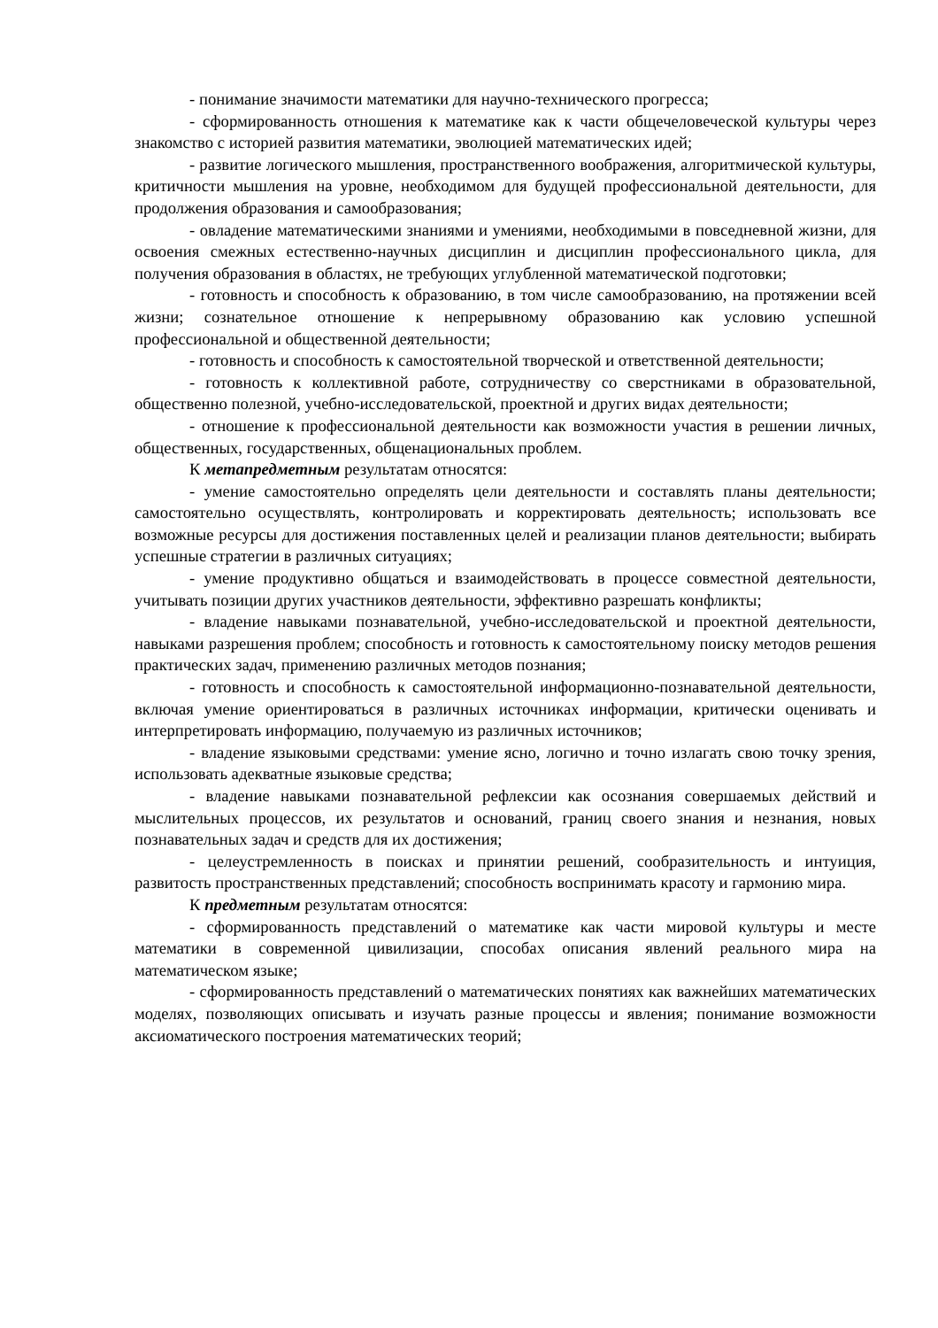- понимание значимости математики для научно-технического прогресса;
- сформированность отношения к математике как к части общечеловеческой культуры через знакомство с историей развития математики, эволюцией математических идей;
- развитие логического мышления, пространственного воображения, алгоритмической культуры, критичности мышления на уровне, необходимом для будущей профессиональной деятельности, для продолжения образования и самообразования;
- овладение математическими знаниями и умениями, необходимыми в повседневной жизни, для освоения смежных естественно-научных дисциплин и дисциплин профессионального цикла, для получения образования в областях, не требующих углубленной математической подготовки;
- готовность и способность к образованию, в том числе самообразованию, на протяжении всей жизни; сознательное отношение к непрерывному образованию как условию успешной профессиональной и общественной деятельности;
- готовность и способность к самостоятельной творческой и ответственной деятельности;
- готовность к коллективной работе, сотрудничеству со сверстниками в образовательной, общественно полезной, учебно-исследовательской, проектной и других видах деятельности;
- отношение к профессиональной деятельности как возможности участия в решении личных, общественных, государственных, общенациональных проблем.
К метапредметным результатам относятся:
- умение самостоятельно определять цели деятельности и составлять планы деятельности; самостоятельно осуществлять, контролировать и корректировать деятельность; использовать все возможные ресурсы для достижения поставленных целей и реализации планов деятельности; выбирать успешные стратегии в различных ситуациях;
- умение продуктивно общаться и взаимодействовать в процессе совместной деятельности, учитывать позиции других участников деятельности, эффективно разрешать конфликты;
- владение навыками познавательной, учебно-исследовательской и проектной деятельности, навыками разрешения проблем; способность и готовность к самостоятельному поиску методов решения практических задач, применению различных методов познания;
- готовность и способность к самостоятельной информационно-познавательной деятельности, включая умение ориентироваться в различных источниках информации, критически оценивать и интерпретировать информацию, получаемую из различных источников;
- владение языковыми средствами: умение ясно, логично и точно излагать свою точку зрения, использовать адекватные языковые средства;
- владение навыками познавательной рефлексии как осознания совершаемых действий и мыслительных процессов, их результатов и оснований, границ своего знания и незнания, новых познавательных задач и средств для их достижения;
- целеустремленность в поисках и принятии решений, сообразительность и интуиция, развитость пространственных представлений; способность воспринимать красоту и гармонию мира.
К предметным результатам относятся:
- сформированность представлений о математике как части мировой культуры и месте математики в современной цивилизации, способах описания явлений реального мира на математическом языке;
- сформированность представлений о математических понятиях как важнейших математических моделях, позволяющих описывать и изучать разные процессы и явления; понимание возможности аксиоматического построения математических теорий;